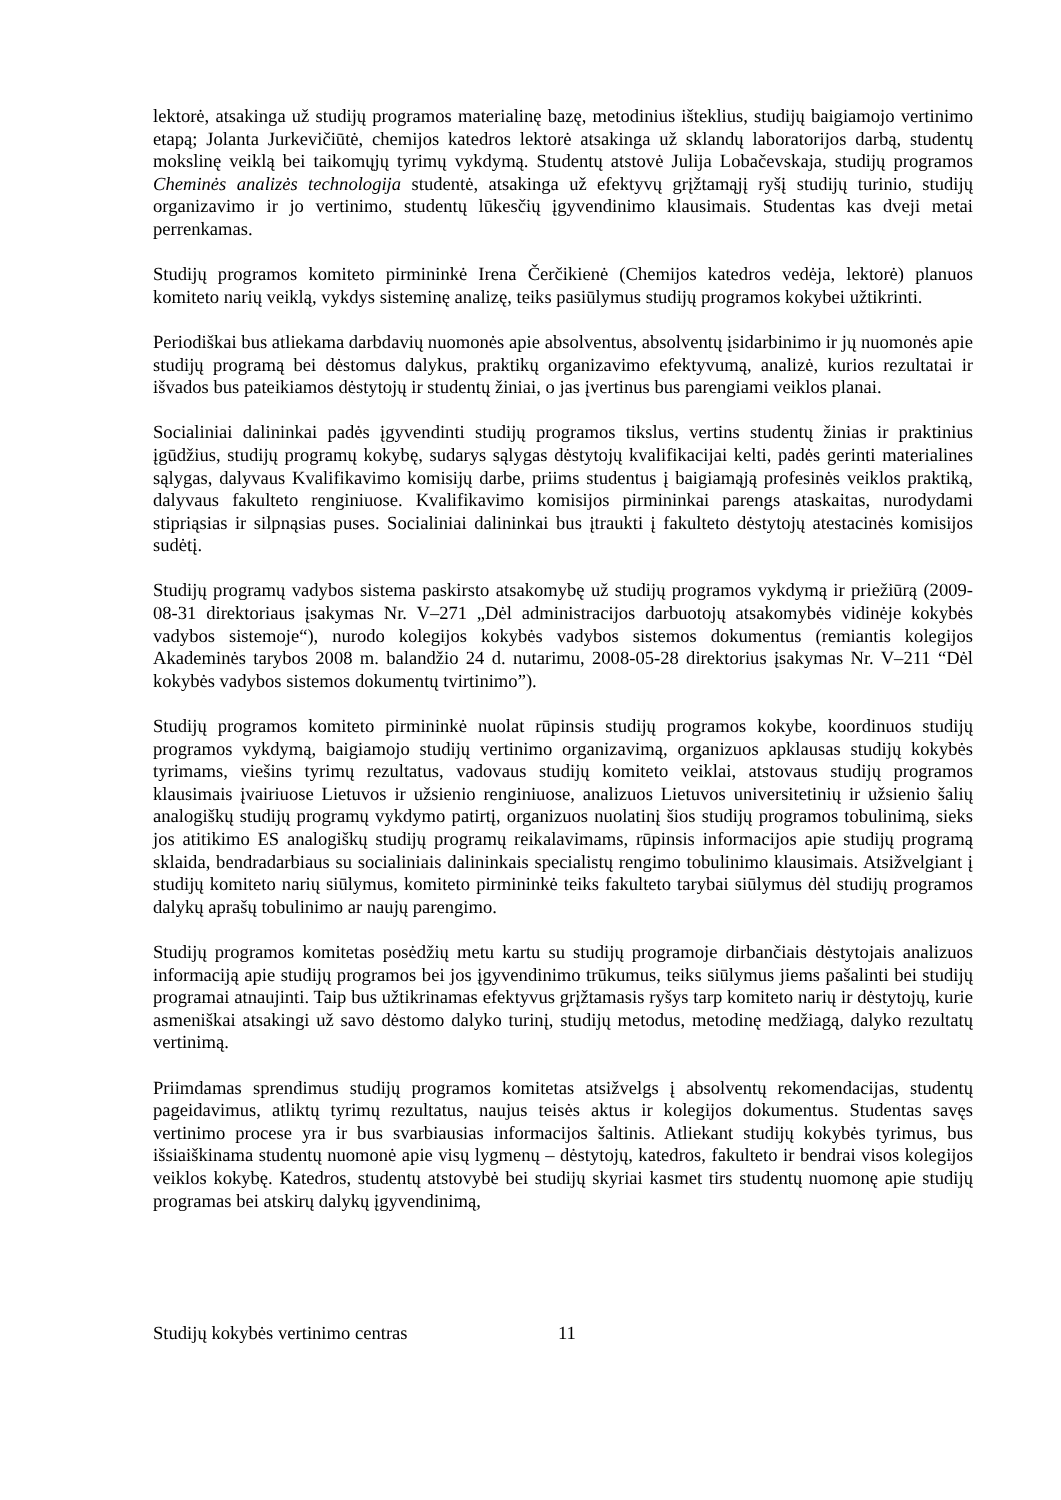lektorė, atsakinga už studijų programos materialinę bazę, metodinius išteklius, studijų baigiamojo vertinimo etapą; Jolanta Jurkevičiūtė, chemijos katedros lektorė atsakinga už sklandų laboratorijos darbą, studentų mokslinę veiklą bei taikomųjų tyrimų vykdymą. Studentų atstovė Julija Lobačevskaja, studijų programos Cheminės analizės technologija studentė, atsakinga už efektyvų grįžtamąjį ryšį studijų turinio, studijų organizavimo ir jo vertinimo, studentų lūkesčių įgyvendinimo klausimais. Studentas kas dveji metai perrenkamas.
Studijų programos komiteto pirmininkė Irena Čerčikienė (Chemijos katedros vedėja, lektorė) planuos komiteto narių veiklą, vykdys sisteminę analizę, teiks pasiūlymus studijų programos kokybei užtikrinti.
Periodiškai bus atliekama darbdavių nuomonės apie absolventus, absolventų įsidarbinimo ir jų nuomonės apie studijų programą bei dėstomus dalykus, praktikų organizavimo efektyvumą, analizė, kurios rezultatai ir išvados bus pateikiamos dėstytojų ir studentų žiniai, o jas įvertinus bus parengiami veiklos planai.
Socialiniai dalininkai padės įgyvendinti studijų programos tikslus, vertins studentų žinias ir praktinius įgūdžius, studijų programų kokybę, sudarys sąlygas dėstytojų kvalifikacijai kelti, padės gerinti materialines sąlygas, dalyvaus Kvalifikavimo komisijų darbe, priims studentus į baigiamąją profesinės veiklos praktiką, dalyvaus fakulteto renginiuose. Kvalifikavimo komisijos pirmininkai parengs ataskaitas, nurodydami stipriąsias ir silpnąsias puses. Socialiniai dalininkai bus įtraukti į fakulteto dėstytojų atestacinės komisijos sudėtį.
Studijų programų vadybos sistema paskirsto atsakomybę už studijų programos vykdymą ir priežiūrą (2009-08-31 direktoriaus įsakymas Nr. V–271 „Dėl administracijos darbuotojų atsakomybės vidinėje kokybės vadybos sistemoje“), nurodo kolegijos kokybės vadybos sistemos dokumentus (remiantis kolegijos Akademinės tarybos 2008 m. balandžio 24 d. nutarimu, 2008-05-28 direktorius įsakymas Nr. V–211 “Dėl kokybės vadybos sistemos dokumentų tvirtinimo”).
Studijų programos komiteto pirmininkė nuolat rūpinsis studijų programos kokybe, koordinuos studijų programos vykdymą, baigiamojo studijų vertinimo organizavimą, organizuos apklausas studijų kokybės tyrimams, viešins tyrimų rezultatus, vadovaus studijų komiteto veiklai, atstovaus studijų programos klausimais įvairiuose Lietuvos ir užsienio renginiuose, analizuos Lietuvos universitetinių ir užsienio šalių analogiškų studijų programų vykdymo patirtį, organizuos nuolatinį šios studijų programos tobulinimą, sieks jos atitikimo ES analogiškų studijų programų reikalavimams, rūpinsis informacijos apie studijų programą sklaida, bendradarbiaus su socialiniais dalininkais specialistų rengimo tobulinimo klausimais. Atsižvelgiant į studijų komiteto narių siūlymus, komiteto pirmininkė teiks fakulteto tarybai siūlymus dėl studijų programos dalykų aprašų tobulinimo ar naujų parengimo.
Studijų programos komitetas posėdžių metu kartu su studijų programoje dirbančiais dėstytojais analizuos informaciją apie studijų programos bei jos įgyvendinimo trūkumus, teiks siūlymus jiems pašalinti bei studijų programai atnaujinti. Taip bus užtikrinamas efektyvus grįžtamasis ryšys tarp komiteto narių ir dėstytojų, kurie asmeniškai atsakingi už savo dėstomo dalyko turinį, studijų metodus, metodinę medžiagą, dalyko rezultatų vertinimą.
Priimdamas sprendimus studijų programos komitetas atsižvelgs į absolventų rekomendacijas, studentų pageidavimus, atliktų tyrimų rezultatus, naujus teisės aktus ir kolegijos dokumentus. Studentas savęs vertinimo procese yra ir bus svarbiausias informacijos šaltinis. Atliekant studijų kokybės tyrimus, bus išsiaiškinama studentų nuomonė apie visų lygmenų – dėstytojų, katedros, fakulteto ir bendrai visos kolegijos veiklos kokybę. Katedros, studentų atstovybė bei studijų skyriai kasmet tirs studentų nuomonę apie studijų programas bei atskirų dalykų įgyvendinimą,
Studijų kokybės vertinimo centras 11